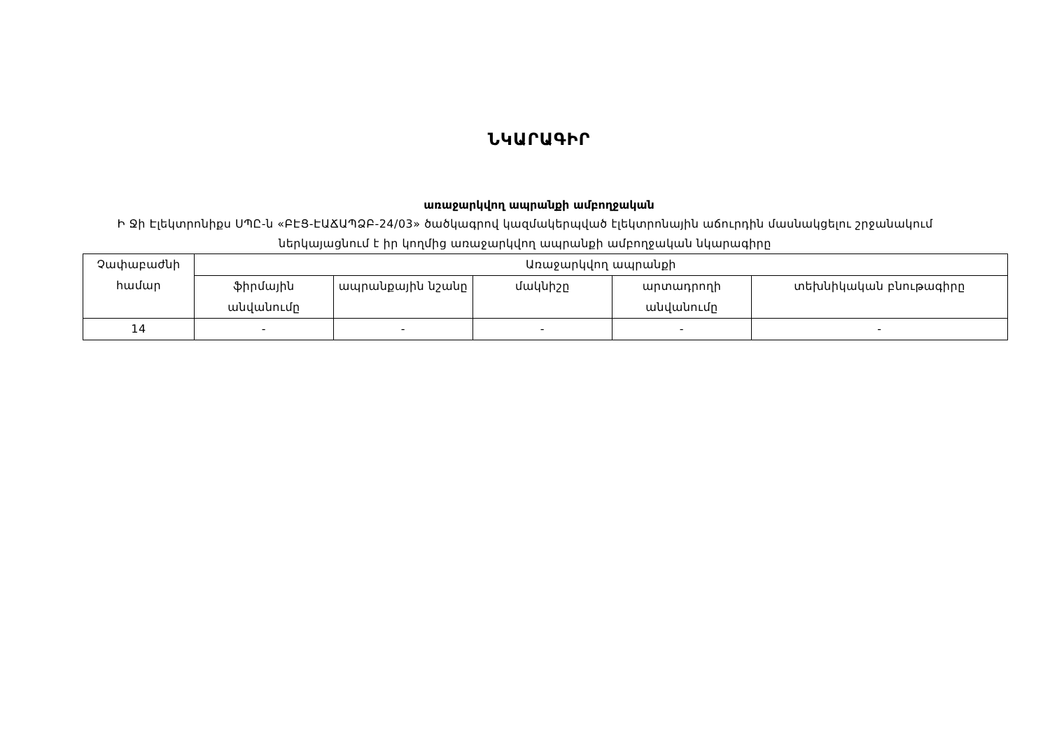ՆԿԱՐԱԳԻՐ
առաջարկվող ապրանքի ամբողջական
Ի Ջի Էլեկտրոնիքս ՍՊԸ-ն «ԲԷՑ-ԷԱՃԱՊՁԲ-24/03» ծածկագրով կազմակերպված էլեկտրոնային աճուրդին մասնակցելու շրջանակում ներկայացնում է իր կողմից առաջարկվող ապրանքի ամբողջական նկարագիրը
| Չափաբաժնի համար | Առաջարկվող ապրանքի | | | | |
| --- | --- | --- | --- | --- | --- |
| | ֆիրմային անվանումը | ապրանքային նշանը | մակնիշը | արտադրողի անվանումը | տեխնիկական բնութագիրը |
| 14 | - | - | - | - | - |